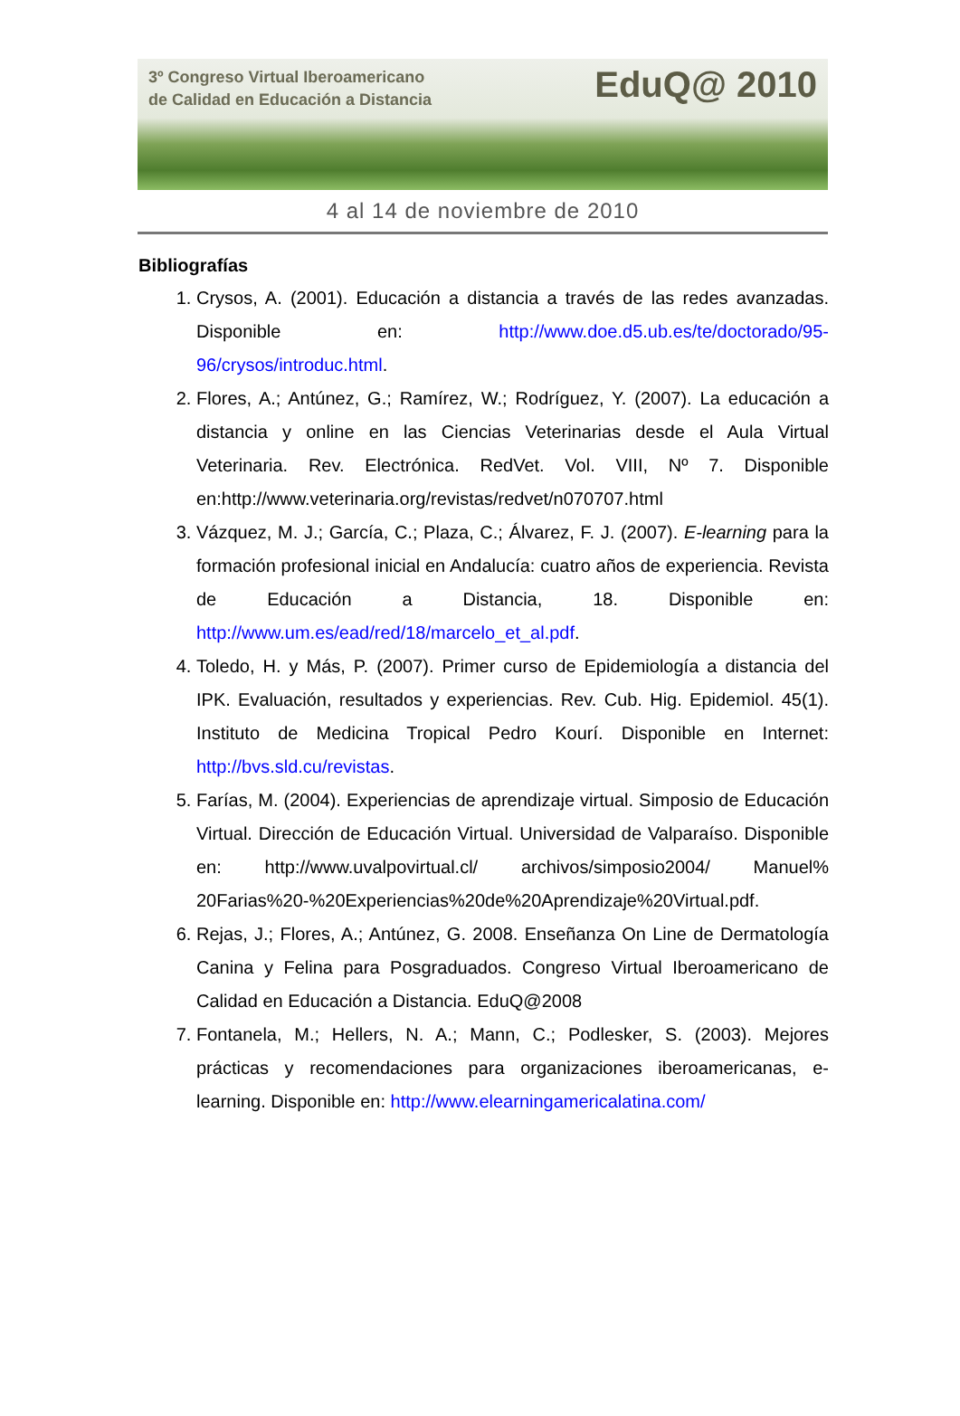3º Congreso Virtual Iberoamericano
de Calidad en Educación a Distancia
EduQ@ 2010
4 al 14 de noviembre de 2010
Bibliografías
1. Crysos, A. (2001). Educación a distancia a través de las redes avanzadas. Disponible en: http://www.doe.d5.ub.es/te/doctorado/95-96/crysos/introduc.html.
2. Flores, A.; Antúnez, G.; Ramírez, W.; Rodríguez, Y. (2007). La educación a distancia y online en las Ciencias Veterinarias desde el Aula Virtual Veterinaria. Rev. Electrónica. RedVet. Vol. VIII, Nº 7. Disponible en:http://www.veterinaria.org/revistas/redvet/n070707.html
3. Vázquez, M. J.; García, C.; Plaza, C.; Álvarez, F. J. (2007). E-learning para la formación profesional inicial en Andalucía: cuatro años de experiencia. Revista de Educación a Distancia, 18. Disponible en: http://www.um.es/ead/red/18/marcelo_et_al.pdf.
4. Toledo, H. y Más, P. (2007). Primer curso de Epidemiología a distancia del IPK. Evaluación, resultados y experiencias. Rev. Cub. Hig. Epidemiol. 45(1). Instituto de Medicina Tropical Pedro Kourí. Disponible en Internet: http://bvs.sld.cu/revistas.
5. Farías, M. (2004). Experiencias de aprendizaje virtual. Simposio de Educación Virtual. Dirección de Educación Virtual. Universidad de Valparaíso. Disponible en: http://www.uvalpovirtual.cl/ archivos/simposio2004/ Manuel% 20Farias%20-%20Experiencias%20de%20Aprendizaje%20Virtual.pdf.
6. Rejas, J.; Flores, A.; Antúnez, G. 2008. Enseñanza On Line de Dermatología Canina y Felina para Posgraduados. Congreso Virtual Iberoamericano de Calidad en Educación a Distancia. EduQ@2008
7. Fontanela, M.; Hellers, N. A.; Mann, C.; Podlesker, S. (2003). Mejores prácticas y recomendaciones para organizaciones iberoamericanas, e-learning. Disponible en: http://www.elearningamericalatina.com/